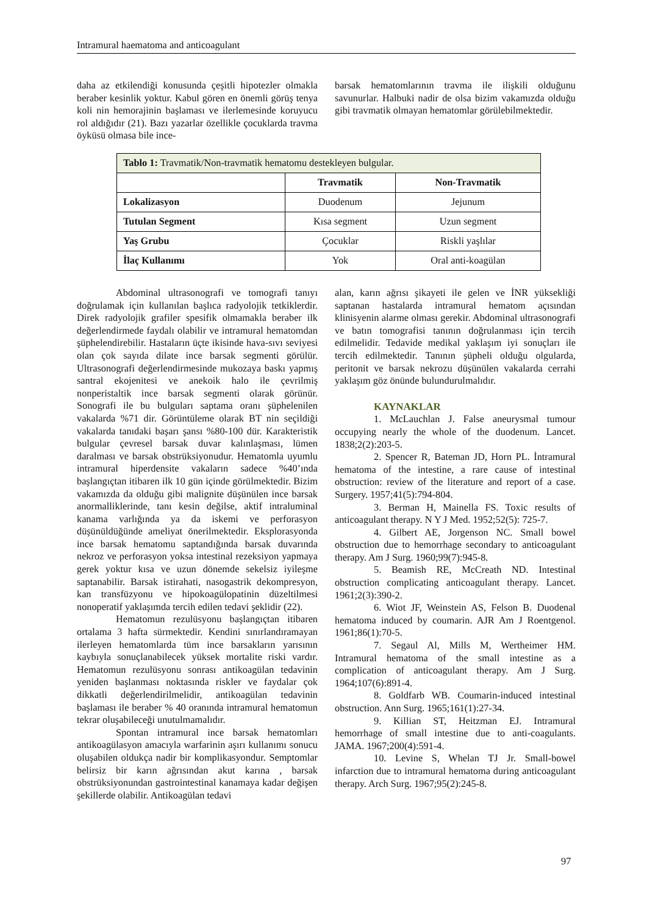Intramural haematoma and anticoagulant
daha az etkilendiği konusunda çeşitli hipotezler olmakla beraber kesinlik yoktur. Kabul gören en önemli görüş tenya koli nin hemorajinin başlaması ve ilerlemesinde koruyucu rol aldığıdır (21). Bazı yazarlar özellikle çocuklarda travma öyküsü olmasa bile ince-
barsak hematomlarının travma ile ilişkili olduğunu savunurlar. Halbuki nadir de olsa bizim vakamızda olduğu gibi travmatik olmayan hematomlar görülebilmektedir.
| Tablo 1: Travmatik/Non-travmatik hematomu destekleyen bulgular. | | |
| | Travmatik | Non-Travmatik |
| Lokalizasyon | Duodenum | Jejunum |
| Tutulan Segment | Kısa segment | Uzun segment |
| Yaş Grubu | Çocuklar | Riskli yaşlılar |
| İlaç Kullanımı | Yok | Oral anti-koagülan |
Abdominal ultrasonografi ve tomografi tanıyı doğrulamak için kullanılan başlıca radyolojik tetkiklerdir. Direk radyolojik grafiler spesifik olmamakla beraber ilk değerlendirmede faydalı olabilir ve intramural hematomdan şüphelendirebilir. Hastaların üçte ikisinde hava-sıvı seviyesi olan çok sayıda dilate ince barsak segmenti görülür. Ultrasonografi değerlendirmesinde mukozaya baskı yapmış santral ekojenitesi ve anekoik halo ile çevrilmiş nonperistaltik ince barsak segmenti olarak görünür. Sonografi ile bu bulguları saptama oranı şüphelenilen vakalarda %71 dir. Görüntüleme olarak BT nin seçildiği vakalarda tanıdaki başarı şansı %80-100 dür. Karakteristik bulgular çevresel barsak duvar kalınlaşması, lümen daralması ve barsak obstrüksiyonudur. Hematomla uyumlu intramural hiperdensite vakaların sadece %40’ında başlangıçtan itibaren ilk 10 gün içinde görülmektedir. Bizim vakamızda da olduğu gibi malignite düşünülen ince barsak anormalliklerinde, tanı kesin değilse, aktif intraluminal kanama varlığında ya da iskemi ve perforasyon düşünüldüğünde ameliyat önerilmektedir. Eksplorasyonda ince barsak hematomu saptandığında barsak duvarında nekroz ve perforasyon yoksa intestinal rezeksiyon yapmaya gerek yoktur kısa ve uzun dönemde sekelsiz iyileşme saptanabilir. Barsak istirahati, nasogastrik dekompresyon, kan transfüzyonu ve hipokoagülopatinin düzeltilmesi nonoperatif yaklaşımda tercih edilen tedavi şeklidir (22).
Hematomun rezulüsyonu başlangıçtan itibaren ortalama 3 hafta sürmektedir. Kendini sınırlandıramayan ilerleyen hematomlarda tüm ince barsakların yarısının kaybıyla sonuçlanabilecek yüksek mortalite riski vardır. Hematomun rezulüsyonu sonrası antikoagülan tedavinin yeniden başlanması noktasında riskler ve faydalar çok dikkatli değerlendirilmelidir, antikoagülan tedavinin başlaması ile beraber % 40 oranında intramural hematomun tekrar oluşabileceği unutulmamalıdır.
Spontan intramural ince barsak hematomları antikoagülasyon amacıyla warfarinin aşırı kullanımı sonucu oluşabilen oldukça nadir bir komplikasyondur. Semptomlar belirsiz bir karın ağrısından akut karına , barsak obstrüksiyonundan gastrointestinal kanamaya kadar değişen şekillerde olabilir. Antikoagülan tedavi
alan, karın ağrısı şikayeti ile gelen ve İNR yüksekliği saptanan hastalarda intramural hematom açısından klinisyenin alarme olması gerekir. Abdominal ultrasonografi ve batın tomografisi tanının doğrulanması için tercih edilmelidir. Tedavide medikal yaklaşım iyi sonuçları ile tercih edilmektedir. Tanının şüpheli olduğu olgularda, peritonit ve barsak nekrozu düşünülen vakalarda cerrahi yaklaşım göz önünde bulundurulmalıdır.
KAYNAKLAR
1. McLauchlan J. False aneurysmal tumour occupying nearly the whole of the duodenum. Lancet. 1838;2(2):203-5.
2. Spencer R, Bateman JD, Horn PL. İntramural hematoma of the intestine, a rare cause of intestinal obstruction: review of the literature and report of a case. Surgery. 1957;41(5):794-804.
3. Berman H, Mainella FS. Toxic results of anticoagulant therapy. N Y J Med. 1952;52(5): 725-7.
4. Gilbert AE, Jorgenson NC. Small bowel obstruction due to hemorrhage secondary to anticoagulant therapy. Am J Surg. 1960;99(7):945-8.
5. Beamish RE, McCreath ND. Intestinal obstruction complicating anticoagulant therapy. Lancet. 1961;2(3):390-2.
6. Wiot JF, Weinstein AS, Felson B. Duodenal hematoma induced by coumarin. AJR Am J Roentgenol. 1961;86(1):70-5.
7. Segaul Al, Mills M, Wertheimer HM. Intramural hematoma of the small intestine as a complication of anticoagulant therapy. Am J Surg. 1964;107(6):891-4.
8. Goldfarb WB. Coumarin-induced intestinal obstruction. Ann Surg. 1965;161(1):27-34.
9. Killian ST, Heitzman EJ. Intramural hemorrhage of small intestine due to anti-coagulants. JAMA. 1967;200(4):591-4.
10. Levine S, Whelan TJ Jr. Small-bowel infarction due to intramural hematoma during anticoagulant therapy. Arch Surg. 1967;95(2):245-8.
97